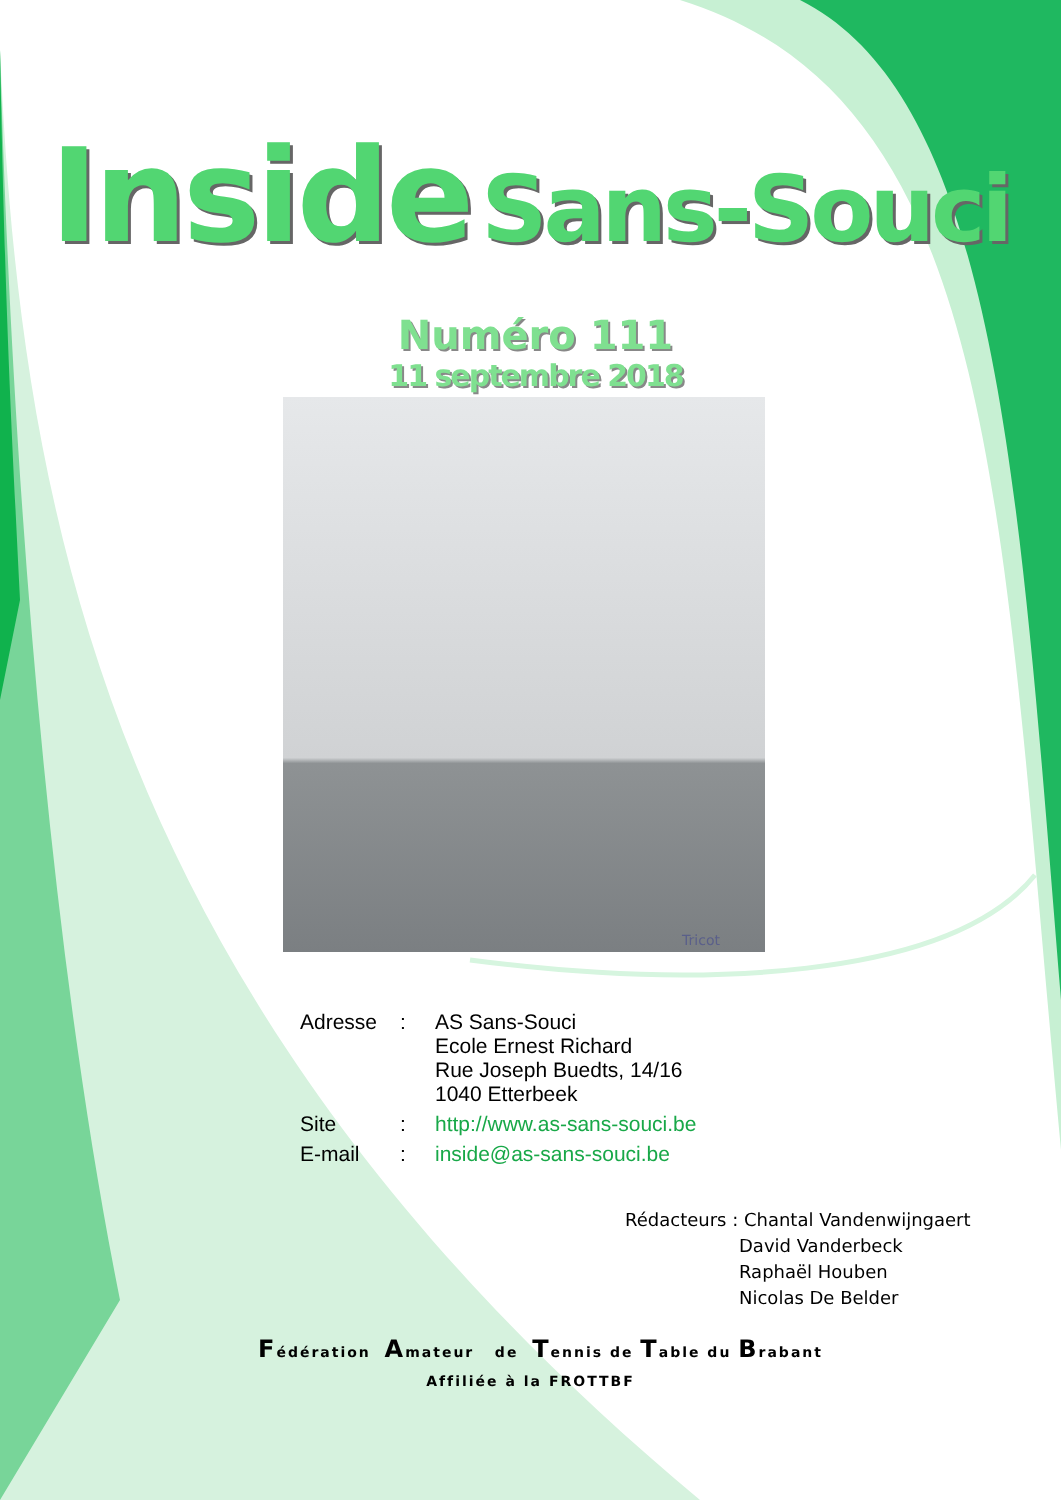Inside Sans-Souci
Numéro 111
11 septembre 2018
Tricot
| Adresse | : | AS Sans-Souci Ecole Ernest Richard Rue Joseph Buedts, 14/16 1040 Etterbeek |
| Site | : | http://www.as-sans-souci.be |
| E-mail | : | inside@as-sans-souci.be |
Rédacteurs : Chantal Vandenwijngaert
David Vanderbeck
Raphaël Houben
Nicolas De Belder
Fédération Amateur de Tennis de Table du Brabant
Affiliée à la FROTTBF